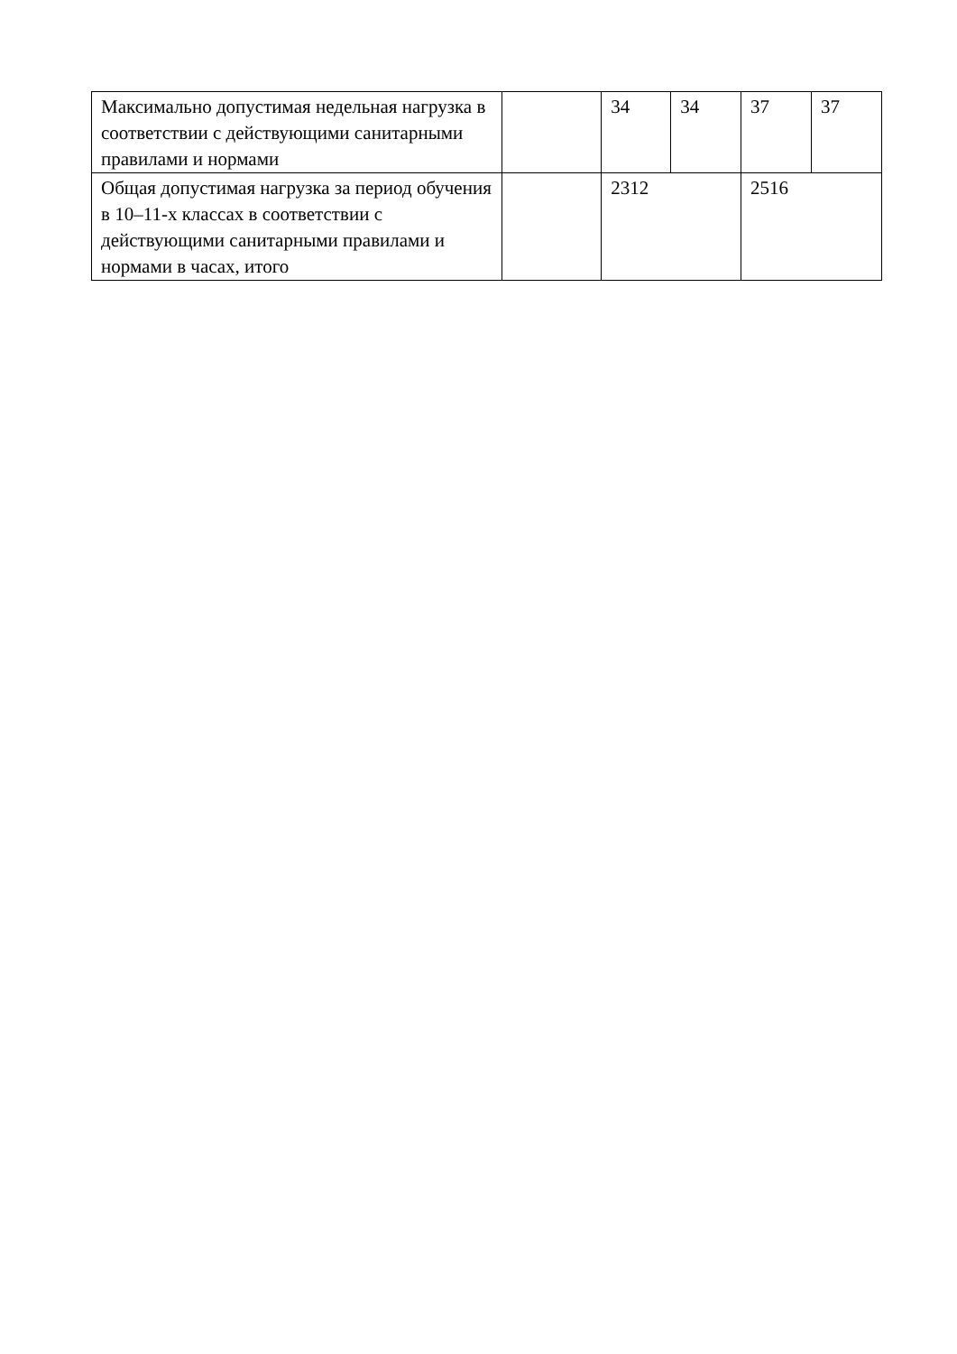| Максимально допустимая недельная нагрузка в соответствии с действующими санитарными правилами и нормами | | 34 | 34 | 37 | 37 |
| Общая допустимая нагрузка за период обучения в 10–11-х классах в соответствии с действующими санитарными правилами и нормами в часах, итого | | 2312 | | 2516 | |